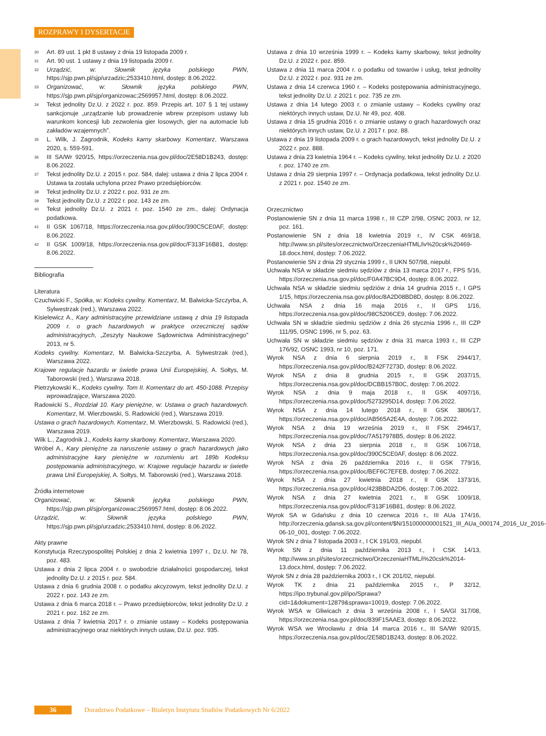ROZPRAWY I DYSERTACJE
<sup>30</sup> Art. 89 ust. 1 pkt 8 ustawy z dnia 19 listopada 2009 r.
<sup>31</sup> Art. 90 ust. 1 ustawy z dnia 19 listopada 2009 r.
<sup>32</sup> Urządzić, w: Słownik języka polskiego PWN, https://sjp.pwn.pl/sjp/urzadzic;2533410.html, dostęp: 8.06.2022.
<sup>33</sup> Organizować, w: Słownik języka polskiego PWN, https://sjp.pwn.pl/sjp/organizowac;2569957.html, dostęp: 8.06.2022.
<sup>34</sup> Tekst jednolity Dz.U. z 2022 r. poz. 859. Przepis art. 107 § 1 tej ustawy sankcjonuje „urządzanie lub prowadzenie wbrew przepisom ustawy lub warunkom koncesji lub zezwolenia gier losowych, gier na automacie lub zakładów wzajemnych”.
<sup>35</sup> L. Wilk, J. Zagrodnik, Kodeks karny skarbowy. Komentarz, Warszawa 2020, s. 559-591.
<sup>36</sup> III SA/Wr 920/15, https://orzeczenia.nsa.gov.pl/doc/2E58D1B243, dostęp: 8.06.2022.
<sup>37</sup> Tekst jednolity Dz.U. z 2015 r. poz. 584, dalej: ustawa z dnia 2 lipca 2004 r. Ustawa ta została uchylona przez Prawo przedsiębiorców.
<sup>38</sup> Tekst jednolity Dz.U. z 2022 r. poz. 931 ze zm.
<sup>39</sup> Tekst jednolity Dz.U. z 2022 r. poz. 143 ze zm.
<sup>40</sup> Tekst jednolity Dz.U. z 2021 r. poz. 1540 ze zm., dalej: Ordynacja podatkowa.
<sup>41</sup> II GSK 1067/18, https://orzeczenia.nsa.gov.pl/doc/390C5CE0AF, dostęp: 8.06.2022.
<sup>42</sup> II GSK 1009/18, https://orzeczenia.nsa.gov.pl/doc/F313F16B81, dostęp: 8.06.2022.
Bibliografia
Literatura
Czuchwicki F., Spółka, w: Kodeks cywilny. Komentarz, M. Balwicka-Szczyrba, A. Sylwestrzak (red.), Warszawa 2022.
Kisielewicz A., Kary administracyjne przewidziane ustawą z dnia 19 listopada 2009 r. o grach hazardowych w praktyce orzeczniczej sądów administracyjnych, „Zeszyty Naukowe Sądownictwa Administracyjnego” 2013, nr 5.
Kodeks cywilny. Komentarz, M. Balwicka-Szczyrba, A. Sylwestrzak (red.), Warszawa 2022.
Krajowe regulacje hazardu w świetle prawa Unii Europejskiej, A. Sołtys, M. Taborowski (red.), Warszawa 2018.
Pietrzykowski K., Kodeks cywilny. Tom II. Komentarz do art. 450-1088. Przepisy wprowadzające, Warszawa 2020.
Radowicki S., Rozdział 10. Kary pieniężne, w: Ustawa o grach hazardowych. Komentarz, M. Wierzbowski, S. Radowicki (red.), Warszawa 2019.
Ustawa o grach hazardowych. Komentarz, M. Wierzbowski, S. Radowicki (red.), Warszawa 2019.
Wilk L., Zagrodnik J., Kodeks karny skarbowy. Komentarz, Warszawa 2020.
Wróbel A., Kary pieniężne za naruszenie ustawy o grach hazardowych jako administracyjne kary pieniężne w rozumieniu art. 189b Kodeksu postępowania administracyjnego, w: Krajowe regulacje hazardu w świetle prawa Unii Europejskiej, A. Sołtys, M. Taborowski (red.), Warszawa 2018.
Źródła internetowe
Organizować, w: Słownik języka polskiego PWN, https://sjp.pwn.pl/sjp/organizowac;2569957.html, dostęp: 8.06.2022.
Urządzić, w: Słownik języka polskiego PWN, https://sjp.pwn.pl/sjp/urzadzic;2533410.html, dostęp: 8.06.2022.
Akty prawne
Konstytucja Rzeczypospolitej Polskiej z dnia 2 kwietnia 1997 r., Dz.U. Nr 78, poz. 483.
Ustawa z dnia 2 lipca 2004 r. o swobodzie działalności gospodarczej, tekst jednolity Dz.U. z 2015 r. poz. 584.
Ustawa z dnia 6 grudnia 2008 r. o podatku akcyzowym, tekst jednolity Dz.U. z 2022 r. poz. 143 ze zm.
Ustawa z dnia 6 marca 2018 r. – Prawo przedsiębiorców, tekst jednolity Dz.U. z 2021 r. poz. 162 ze zm.
Ustawa z dnia 7 kwietnia 2017 r. o zmianie ustawy – Kodeks postępowania administracyjnego oraz niektórych innych ustaw, Dz.U. poz. 935.
Ustawa z dnia 10 września 1999 r. – Kodeks karny skarbowy, tekst jednolity Dz.U. z 2022 r. poz. 859.
Ustawa z dnia 11 marca 2004 r. o podatku od towarów i usług, tekst jednolity Dz.U. z 2022 r. poz. 931 ze zm.
Ustawa z dnia 14 czerwca 1960 r. – Kodeks postępowania administracyjnego, tekst jednolity Dz.U. z 2021 r. poz. 735 ze zm.
Ustawa z dnia 14 lutego 2003 r. o zmianie ustawy – Kodeks cywilny oraz niektórych innych ustaw, Dz.U. Nr 49, poz. 408.
Ustawa z dnia 15 grudnia 2016 r. o zmianie ustawy o grach hazardowych oraz niektórych innych ustaw, Dz.U. z 2017 r. poz. 88.
Ustawa z dnia 19 listopada 2009 r. o grach hazardowych, tekst jednolity Dz.U. z 2022 r. poz. 888.
Ustawa z dnia 23 kwietnia 1964 r. – Kodeks cywilny, tekst jednolity Dz.U. z 2020 r. poz. 1740 ze zm.
Ustawa z dnia 29 sierpnia 1997 r. – Ordynacja podatkowa, tekst jednolity Dz.U. z 2021 r. poz. 1540 ze zm.
Orzecznictwo
Postanowienie SN z dnia 11 marca 1998 r., III CZP 2/98, OSNC 2003, nr 12, poz. 161.
Postanowienie SN z dnia 18 kwietnia 2019 r., IV CSK 469/18, http://www.sn.pl/sites/orzecznictwo/OrzeczeniaHTML/iv%20csk%20469-18.docx.html, dostęp: 7.06.2022.
Postanowienie SN z dnia 29 stycznia 1999 r., II UKN 507/98, niepubl.
Uchwała NSA w składzie siedmiu sędziów z dnia 13 marca 2017 r., FPS 5/16, https://orzeczenia.nsa.gov.pl/doc/F0A47BC9D4, dostęp: 8.06.2022.
Uchwała NSA w składzie siedmiu sędziów z dnia 14 grudnia 2015 r., I GPS 1/15, https://orzeczenia.nsa.gov.pl/doc/8A2D08BD8D, dostęp: 8.06.2022.
Uchwała NSA z dnia 16 maja 2016 r., II GPS 1/16, https://orzeczenia.nsa.gov.pl/doc/98C5206CE9, dostęp: 7.06.2022.
Uchwała SN w składzie siedmiu sędziów z dnia 26 stycznia 1996 r., III CZP 111/95, OSNC 1996, nr 5, poz. 63.
Uchwała SN w składzie siedmiu sędziów z dnia 31 marca 1993 r., III CZP 176/92, OSNC 1993, nr 10, poz. 171.
Wyrok NSA z dnia 6 sierpnia 2019 r., II FSK 2944/17, https://orzeczenia.nsa.gov.pl/doc/B242F7273D, dostęp: 8.06.2022.
Wyrok NSA z dnia 8 grudnia 2015 r., II GSK 2037/15, https://orzeczenia.nsa.gov.pl/doc/DCBB157B0C, dostęp: 7.06.2022.
Wyrok NSA z dnia 9 maja 2018 r., II GSK 4097/16, https://orzeczenia.nsa.gov.pl/doc/5273295D14, dostęp: 7.06.2022.
Wyrok NSA z dnia 14 lutego 2018 r., II GSK 3806/17, https://orzeczenia.nsa.gov.pl/doc/AB565A2E4A, dostęp: 7.06.2022.
Wyrok NSA z dnia 19 września 2019 r., II FSK 2946/17, https://orzeczenia.nsa.gov.pl/doc/7A517978B5, dostęp: 8.06.2022.
Wyrok NSA z dnia 23 sierpnia 2018 r., II GSK 1067/18, https://orzeczenia.nsa.gov.pl/doc/390C5CE0AF, dostęp: 8.06.2022.
Wyrok NSA z dnia 26 października 2016 r., II GSK 779/16, https://orzeczenia.nsa.gov.pl/doc/BEF6C7EFEB, dostęp: 7.06.2022.
Wyrok NSA z dnia 27 kwietnia 2018 r., II GSK 1373/16, https://orzeczenia.nsa.gov.pl/doc/423BBDA2D6, dostęp: 7.06.2022.
Wyrok NSA z dnia 27 kwietnia 2021 r., II GSK 1009/18, https://orzeczenia.nsa.gov.pl/doc/F313F16B81, dostęp: 8.06.2022.
Wyrok SA w Gdańsku z dnia 10 czerwca 2016 r., III AUa 174/16, http://orzeczenia.gdansk.sa.gov.pl/content/$N/151000000001521_III_AUa_000174_2016_Uz_2016-06-10_001, dostęp: 7.06.2022.
Wyrok SN z dnia 7 listopada 2003 r., I CK 191/03, niepubl.
Wyrok SN z dnia 11 października 2013 r., I CSK 14/13, http://www.sn.pl/sites/orzecznictwo/OrzeczeniaHTML/i%20csk%2014-13.docx.html, dostęp: 7.06.2022.
Wyrok SN z dnia 28 października 2003 r., I CK 201/02, niepubl.
Wyrok TK z dnia 21 października 2015 r., P 32/12, https://ipo.trybunal.gov.pl/ipo/Sprawa?cid=1&dokument=12879&sprawa=10019, dostęp: 7.06.2022.
Wyrok WSA w Gliwicach z dnia 3 września 2008 r., I SA/Gl 317/08, https://orzeczenia.nsa.gov.pl/doc/839F15AAE3, dostęp: 8.06.2022.
Wyrok WSA we Wrocławiu z dnia 14 marca 2016 r., III SA/Wr 920/15, https://orzeczenia.nsa.gov.pl/doc/2E58D1B243, dostęp: 8.06.2022.
36 Doradztwo Podatkowe – Biuletyn Instytutu Studiów Podatkowych Nr 6/2022